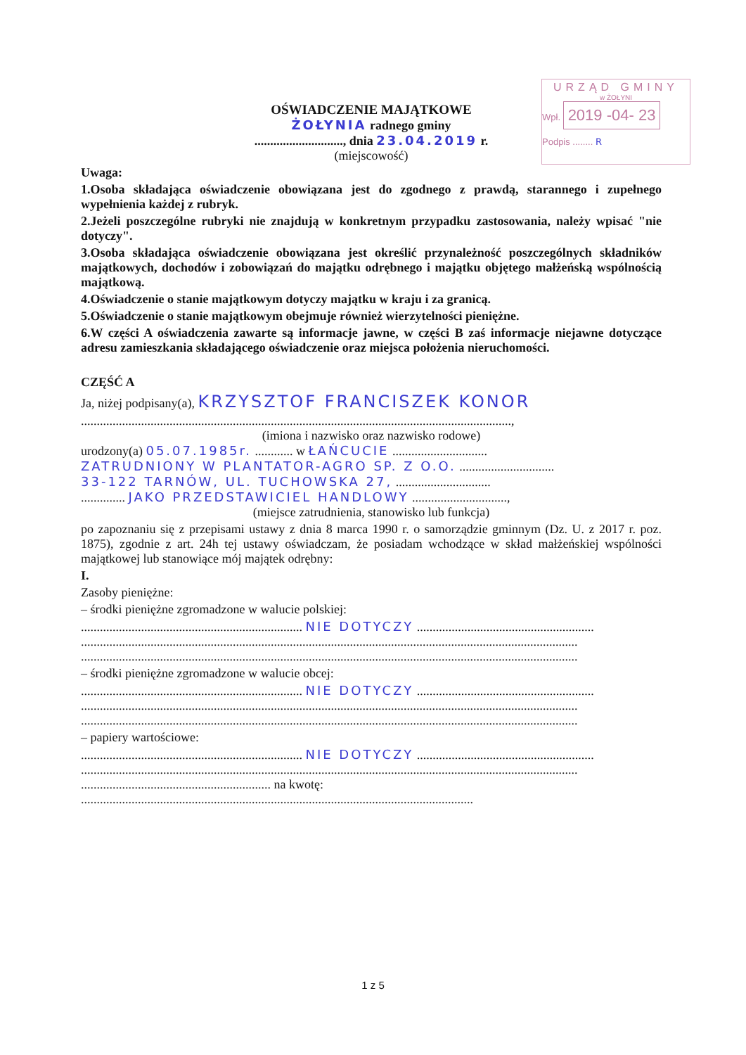URZĄD GMINY
w ŻOŁYNI
Wpł. 2019 -04- 23
Podpis ........ R
OŚWIADCZENIE MAJĄTKOWE
ŻOŁYNIA radnego gminy
............................, dnia 23.04.2019 r.
(miejscowość)
Uwaga:
1.Osoba składająca oświadczenie obowiązana jest do zgodnego z prawdą, starannego i zupełnego wypełnienia każdej z rubryk.
2.Jeżeli poszczególne rubryki nie znajdują w konkretnym przypadku zastosowania, należy wpisać "nie dotyczy".
3.Osoba składająca oświadczenie obowiązana jest określić przynależność poszczególnych składników majątkowych, dochodów i zobowiązań do majątku odrębnego i majątku objętego małżeńską wspólnością majątkową.
4.Oświadczenie o stanie majątkowym dotyczy majątku w kraju i za granicą.
5.Oświadczenie o stanie majątkowym obejmuje również wierzytelności pieniężne.
6.W części A oświadczenia zawarte są informacje jawne, w części B zaś informacje niejawne dotyczące adresu zamieszkania składającego oświadczenie oraz miejsca położenia nieruchomości.
CZĘŚĆ A
Ja, niżej podpisany(a), KRZYSZTOF FRANCISZEK KONOR
........................................................................................................................................,
(imiona i nazwisko oraz nazwisko rodowe)
urodzony(a) 05.07.1985r. ............ w ŁAŃCUCIE ..............................
ZATRUDNIONY W PLANTATOR-AGRO SP. Z O.O. ..............................
33-122 TARNÓW, UL. TUCHOWSKA 27, ..............................
.............. JAKO PRZEDSTAWICIEL HANDLOWY ..............................,
(miejsce zatrudnienia, stanowisko lub funkcja)
po zapoznaniu się z przepisami ustawy z dnia 8 marca 1990 r. o samorządzie gminnym (Dz. U. z 2017 r. poz. 1875), zgodnie z art. 24h tej ustawy oświadczam, że posiadam wchodzące w skład małżeńskiej wspólności majątkowej lub stanowiące mój majątek odrębny:
I.
Zasoby pieniężne:
– środki pieniężne zgromadzone w walucie polskiej:
...................................................................... NIE DOTYCZY ........................................................
.............................................................................................................................................................
.............................................................................................................................................................
– środki pieniężne zgromadzone w walucie obcej:
...................................................................... NIE DOTYCZY ........................................................
.............................................................................................................................................................
.............................................................................................................................................................
– papiery wartościowe:
...................................................................... NIE DOTYCZY ........................................................
.............................................................................................................................................................
............................................................ na kwotę:
............................................................................................................................
1 z 5